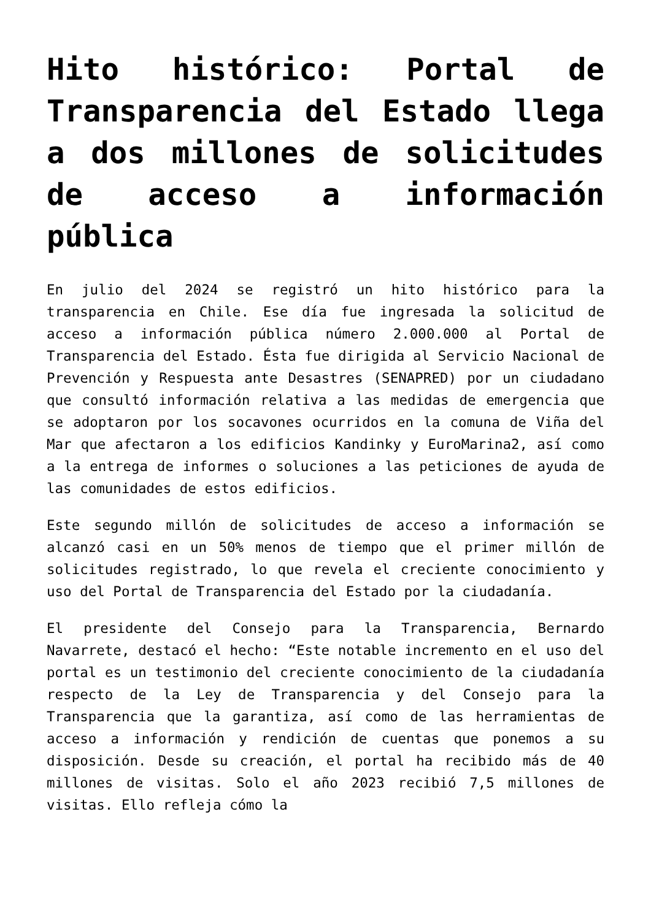Hito histórico: Portal de Transparencia del Estado llega a dos millones de solicitudes de acceso a información pública
En julio del 2024 se registró un hito histórico para la transparencia en Chile. Ese día fue ingresada la solicitud de acceso a información pública número 2.000.000 al Portal de Transparencia del Estado. Ésta fue dirigida al Servicio Nacional de Prevención y Respuesta ante Desastres (SENAPRED) por un ciudadano que consultó información relativa a las medidas de emergencia que se adoptaron por los socavones ocurridos en la comuna de Viña del Mar que afectaron a los edificios Kandinky y EuroMarina2, así como a la entrega de informes o soluciones a las peticiones de ayuda de las comunidades de estos edificios.
Este segundo millón de solicitudes de acceso a información se alcanzó casi en un 50% menos de tiempo que el primer millón de solicitudes registrado, lo que revela el creciente conocimiento y uso del Portal de Transparencia del Estado por la ciudadanía.
El presidente del Consejo para la Transparencia, Bernardo Navarrete, destacó el hecho: “Este notable incremento en el uso del portal es un testimonio del creciente conocimiento de la ciudadanía respecto de la Ley de Transparencia y del Consejo para la Transparencia que la garantiza, así como de las herramientas de acceso a información y rendición de cuentas que ponemos a su disposición. Desde su creación, el portal ha recibido más de 40 millones de visitas. Solo el año 2023 recibió 7,5 millones de visitas. Ello refleja cómo la